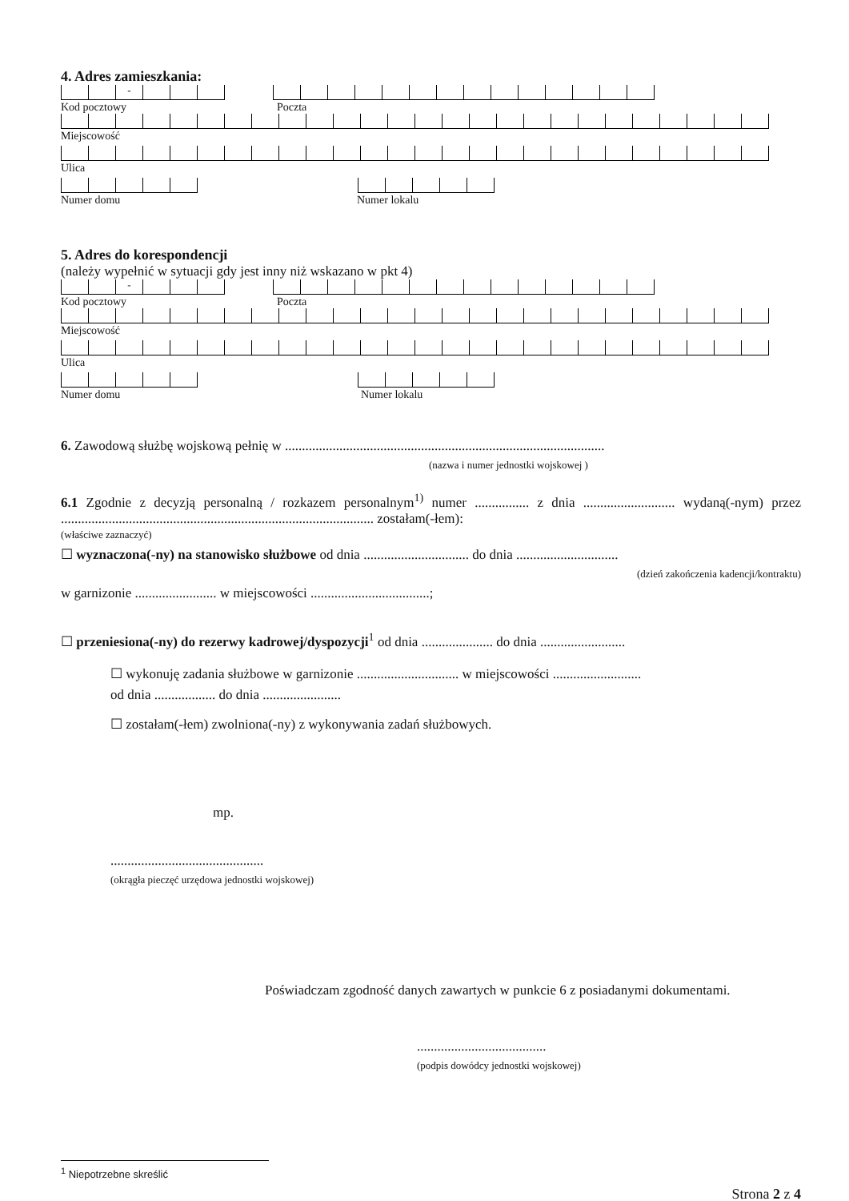4. Adres zamieszkania:
-
Kod pocztowy Poczta
Miejscowość
Ulica
Numer domu Numer lokalu
5. Adres do korespondencji
(należy wypełnić w sytuacji gdy jest inny niż wskazano w pkt 4)
-
Kod pocztowy Poczta
Miejscowość
Ulica
Numer domu Numer lokalu
6. Zawodową służbę wojskową pełnię w ..............................................................................................
(nazwa i numer jednostki wojskowej )
6.1 Zgodnie z decyzją personalną / rozkazem personalnym<sup>1)</sup> numer ................ z dnia ........................... wydaną(-nym) przez ............................................................................................ zostałam(-łem):
(właściwe zaznaczyć)
☐ wyznaczona(-ny) na stanowisko służbowe od dnia ............................... do dnia ..............................
(dzień zakończenia kadencji/kontraktu)
w garnizonie ........................ w miejscowości ...................................;
☐ przeniesiona(-ny) do rezerwy kadrowej/dyspozycji<sup>1</sup> od dnia ..................... do dnia .........................
☐ wykonuję zadania służbowe w garnizonie .............................. w miejscowości ..........................
od dnia .................. do dnia .......................
☐ zostałam(-łem) zwolniona(-ny) z wykonywania zadań służbowych.
mp.
.............................................
(okrągła pieczęć urzędowa jednostki wojskowej)
Poświadczam zgodność danych zawartych w punkcie 6 z posiadanymi dokumentami.
......................................
(podpis dowódcy jednostki wojskowej)
<sup>1</sup> Niepotrzebne skreślić
Strona 2 z 4